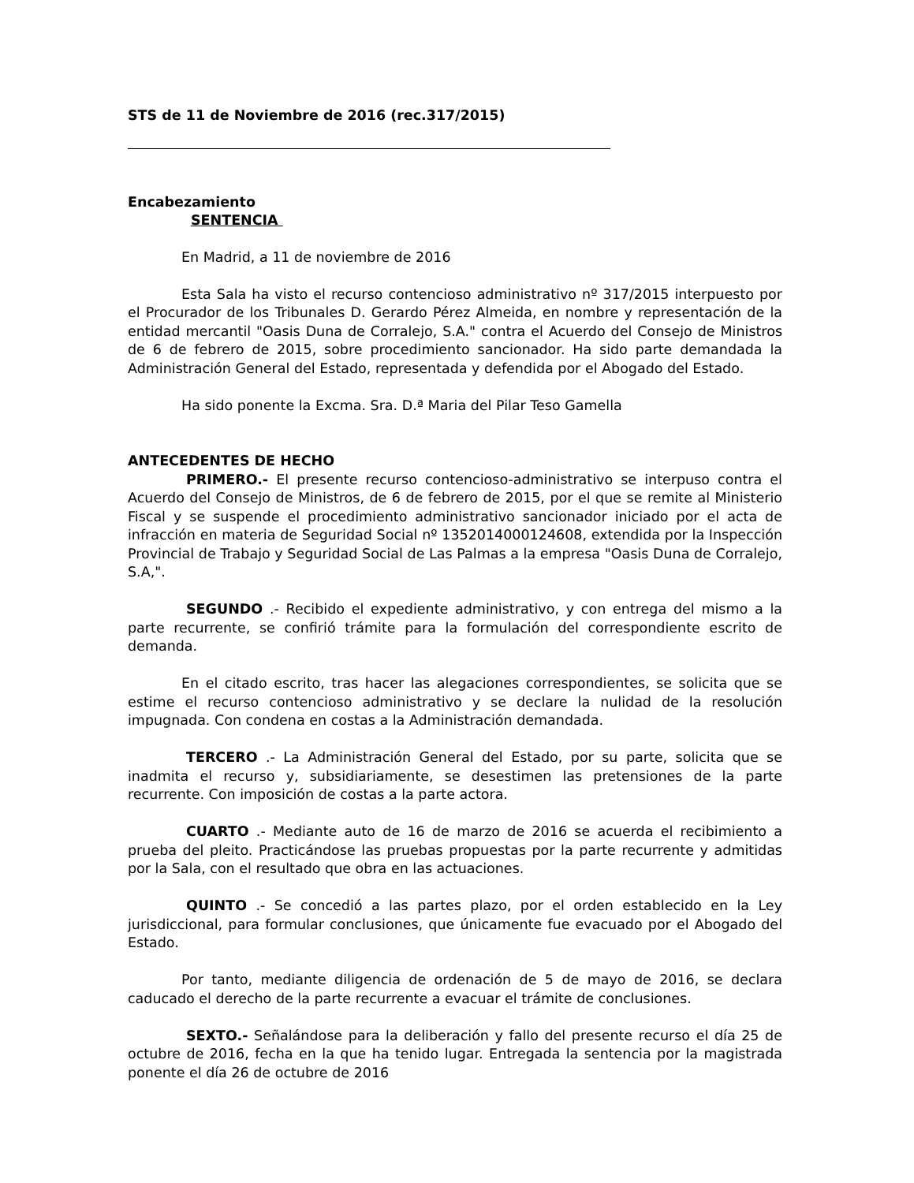STS de 11 de Noviembre de 2016 (rec.317/2015)
Encabezamiento
SENTENCIA
En Madrid, a 11 de noviembre de 2016
Esta Sala ha visto el recurso contencioso administrativo nº 317/2015 interpuesto por el Procurador de los Tribunales D. Gerardo Pérez Almeida, en nombre y representación de la entidad mercantil "Oasis Duna de Corralejo, S.A." contra el Acuerdo del Consejo de Ministros de 6 de febrero de 2015, sobre procedimiento sancionador. Ha sido parte demandada la Administración General del Estado, representada y defendida por el Abogado del Estado.
Ha sido ponente la Excma. Sra. D.ª Maria del Pilar Teso Gamella
ANTECEDENTES DE HECHO
PRIMERO.- El presente recurso contencioso-administrativo se interpuso contra el Acuerdo del Consejo de Ministros, de 6 de febrero de 2015, por el que se remite al Ministerio Fiscal y se suspende el procedimiento administrativo sancionador iniciado por el acta de infracción en materia de Seguridad Social nº 1352014000124608, extendida por la Inspección Provincial de Trabajo y Seguridad Social de Las Palmas a la empresa "Oasis Duna de Corralejo, S.A,".
SEGUNDO .- Recibido el expediente administrativo, y con entrega del mismo a la parte recurrente, se confirió trámite para la formulación del correspondiente escrito de demanda.
En el citado escrito, tras hacer las alegaciones correspondientes, se solicita que se estime el recurso contencioso administrativo y se declare la nulidad de la resolución impugnada. Con condena en costas a la Administración demandada.
TERCERO .- La Administración General del Estado, por su parte, solicita que se inadmita el recurso y, subsidiariamente, se desestimen las pretensiones de la parte recurrente. Con imposición de costas a la parte actora.
CUARTO .- Mediante auto de 16 de marzo de 2016 se acuerda el recibimiento a prueba del pleito. Practicándose las pruebas propuestas por la parte recurrente y admitidas por la Sala, con el resultado que obra en las actuaciones.
QUINTO .- Se concedió a las partes plazo, por el orden establecido en la Ley jurisdiccional, para formular conclusiones, que únicamente fue evacuado por el Abogado del Estado.
Por tanto, mediante diligencia de ordenación de 5 de mayo de 2016, se declara caducado el derecho de la parte recurrente a evacuar el trámite de conclusiones.
SEXTO.- Señalándose para la deliberación y fallo del presente recurso el día 25 de octubre de 2016, fecha en la que ha tenido lugar. Entregada la sentencia por la magistrada ponente el día 26 de octubre de 2016